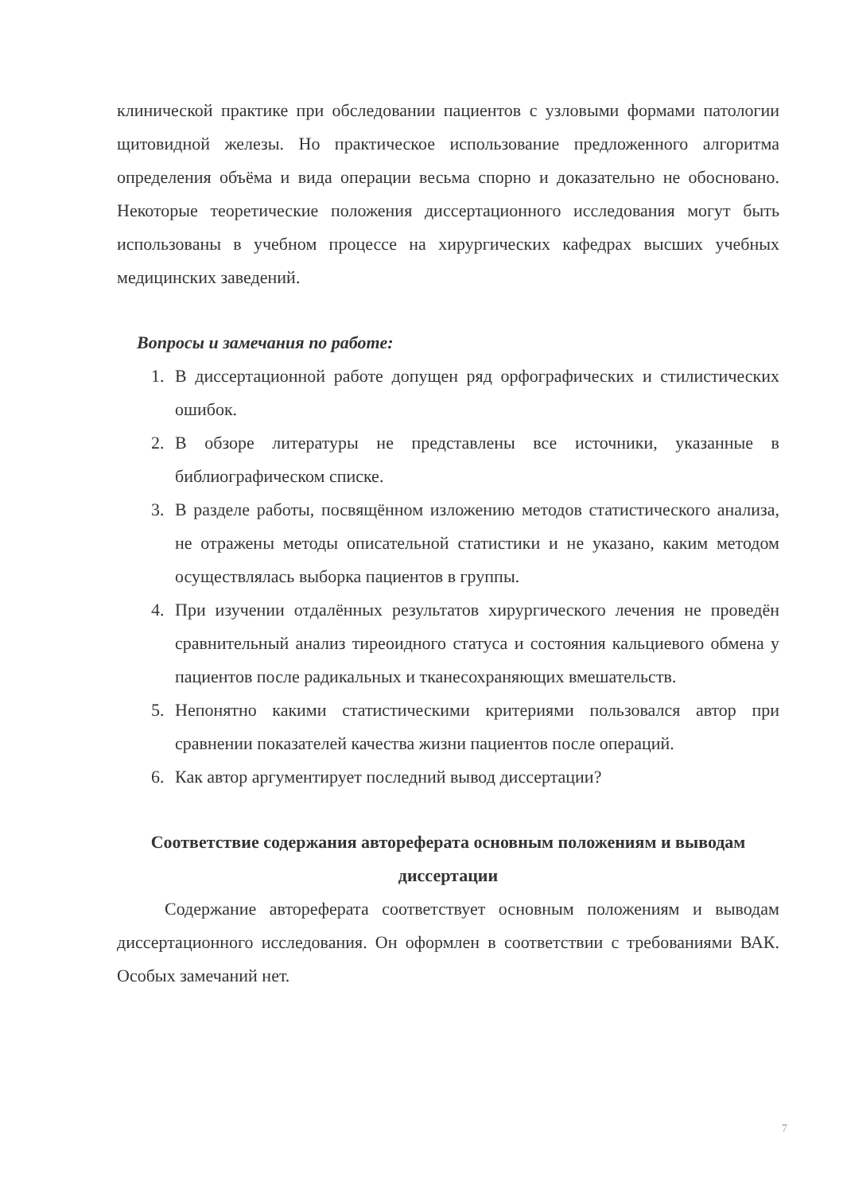клинической практике при обследовании пациентов с узловыми формами патологии щитовидной железы. Но практическое использование предложенного алгоритма определения объёма и вида операции весьма спорно и доказательно не обосновано. Некоторые теоретические положения диссертационного исследования могут быть использованы в учебном процессе на хирургических кафедрах высших учебных медицинских заведений.
Вопросы и замечания по работе:
1. В диссертационной работе допущен ряд орфографических и стилистических ошибок.
2. В обзоре литературы не представлены все источники, указанные в библиографическом списке.
3. В разделе работы, посвящённом изложению методов статистического анализа, не отражены методы описательной статистики и не указано, каким методом осуществлялась выборка пациентов в группы.
4. При изучении отдалённых результатов хирургического лечения не проведён сравнительный анализ тиреоидного статуса и состояния кальциевого обмена у пациентов после радикальных и тканесохраняющих вмешательств.
5. Непонятно какими статистическими критериями пользовался автор при сравнении показателей качества жизни пациентов после операций.
6. Как автор аргументирует последний вывод диссертации?
Соответствие содержания автореферата основным положениям и выводам диссертации
Содержание автореферата соответствует основным положениям и выводам диссертационного исследования. Он оформлен в соответствии с требованиями ВАК. Особых замечаний нет.
7